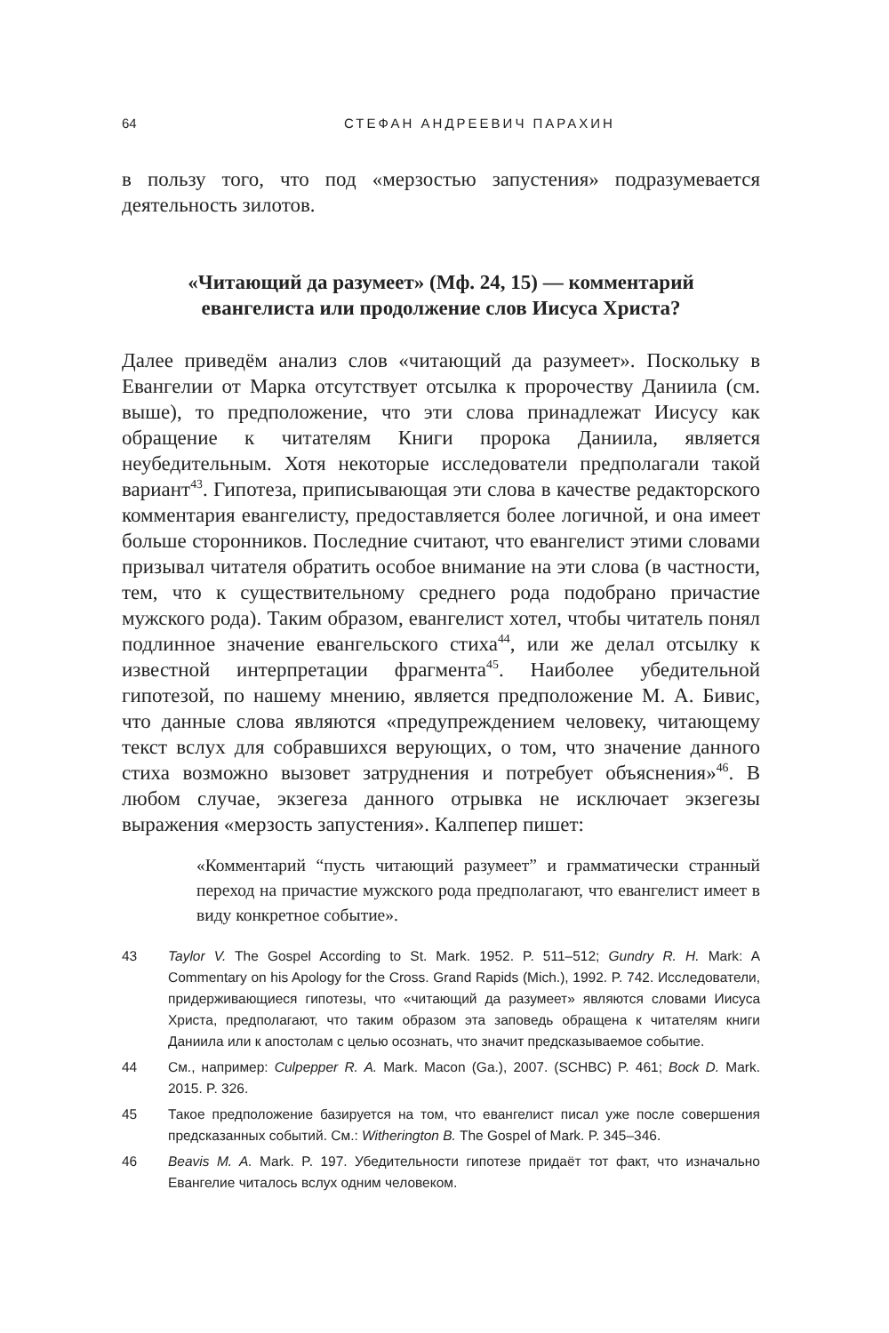64 СТЕФАН АНДРЕЕВИЧ ПАРАХИН
в пользу того, что под «мерзостью запустения» подразумевается деятельность зилотов.
«Читающий да разумеет» (Мф. 24, 15) — комментарий
евангелиста или продолжение слов Иисуса Христа?
Далее приведём анализ слов «читающий да разумеет». Поскольку в Евангелии от Марка отсутствует отсылка к пророчеству Даниила (см. выше), то предположение, что эти слова принадлежат Иисусу как обращение к читателям Книги пророка Даниила, является неубедительным. Хотя некоторые исследователи предполагали такой вариант<sup>43</sup>. Гипотеза, приписывающая эти слова в качестве редакторского комментария евангелисту, предоставляется более логичной, и она имеет больше сторонников. Последние считают, что евангелист этими словами призывал читателя обратить особое внимание на эти слова (в частности, тем, что к существительному среднего рода подобрано причастие мужского рода). Таким образом, евангелист хотел, чтобы читатель понял подлинное значение евангельского стиха<sup>44</sup>, или же делал отсылку к известной интерпретации фрагмента<sup>45</sup>. Наиболее убедительной гипотезой, по нашему мнению, является предположение М. А. Бивис, что данные слова являются «предупреждением человеку, читающему текст вслух для собравшихся верующих, о том, что значение данного стиха возможно вызовет затруднения и потребует объяснения»<sup>46</sup>. В любом случае, экзегеза данного отрывка не исключает экзегезы выражения «мерзость запустения». Калпепер пишет:
«Комментарий “пусть читающий разумеет” и грамматически странный переход на причастие мужского рода предполагают, что евангелист имеет в виду конкретное событие».
43 Taylor V. The Gospel According to St. Mark. 1952. P. 511–512; Gundry R. H. Mark: A Commentary on his Apology for the Cross. Grand Rapids (Mich.), 1992. P. 742. Исследователи, придерживающиеся гипотезы, что «читающий да разумеет» являются словами Иисуса Христа, предполагают, что таким образом эта заповедь обращена к читателям книги Даниила или к апостолам с целью осознать, что значит предсказываемое событие.
44 См., например: Culpepper R. A. Mark. Macon (Ga.), 2007. (SCHBC) P. 461; Bock D. Mark. 2015. P. 326.
45 Такое предположение базируется на том, что евангелист писал уже после совершения предсказанных событий. См.: Witherington B. The Gospel of Mark. P. 345–346.
46 Beavis M. A. Mark. P. 197. Убедительности гипотезе придаёт тот факт, что изначально Евангелие читалось вслух одним человеком.